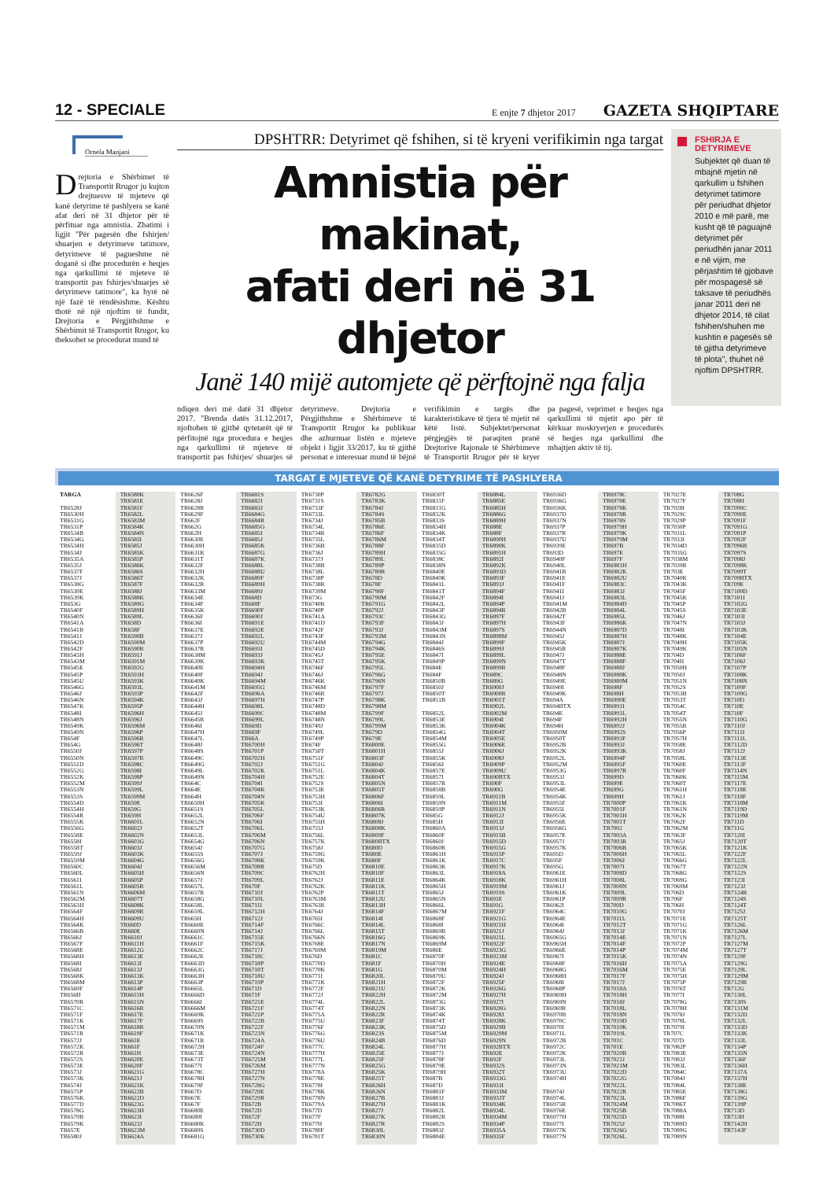12 - SPECIALE E enjte 7 dhjetor 2017 GAZETA SHQIPTARE
Ornela Manjani
Drejtoria e Shërbimet të Transportit Rrugor ju kujton drejtuesve të mjeteve që kanë detyrime të pashlyera se kanë afat deri në 31 dhjetor për të përfituar nga amnistia. Zbatimi i ligjit "Për pagesën dhe fshirjen/ shuarjen e detyrimeve tatimore, detyrimeve të pagueshme në doganë si dhe procedurën e heqjes nga qarkullimi të mjeteve të transportit pas fshirjes/shuarjes së detyrimeve tatimore", ka hyrë në një fazë të rëndësishme. Kështu thotë në një njoftim të fundit, Drejtoria e Përgjithshme e Shërbimit të Transportit Rrugor, ku theksohet se procedurat mund të
DPSHTRR: Detyrimet që fshihen, si të kryeni verifikimin nga targat
Amnistia për makinat,
afati deri në 31 dhjetor
Janë 140 mijë automjete që përftojnë nga falja
ndiqen deri më datë 31 dhjetor 2017. "Brenda datës 31.12.2017, njoftohen të gjithë qytetarët që të përfitojnë nga procedura e heqjes nga qarkullimi të mjeteve të transportit pas fshirjes/ shuarjes së detyrimeve. Drejtoria e Përgjithshme e Shërbimeve të Transportit Rrugor ka publikuar dhe azhurnuar listën e mjeteve objekt i ligjit 33/2017, ku të gjithë personat e interesuar mund të bëjnë verifikimin e targës dhe karakteristikave të tjera të mjetit në këtë listë. Subjektet/personat përgjegjës të paraqiten pranë Drejtorive Rajonale të Shërbimeve të Transportit Rrugor për të kryer pa pagesë, veprimet e heqjes nga qarkullimi të mjetit apo për të kërkuar moskryerjen e procedurës së heqjes nga qarkullimi dhe mbajtjen aktiv të tij.
FSHIRJA E DETYRIMEVE
Subjektet që duan të mbajnë mjetin në qarkullim u fshihen detyrimet tatimore për periudhat dhjetor 2010 e më parë, me kusht që të paguajnë detyrimet për periudhën janar 2011 e në vijim, me përjashtim të gjobave për mospagesë së taksave të periudhës janar 2011 deri në dhjetor 2014, të cilat fshihen/shuhen me kushtin e pagesës së të gjitha detyrimeve të plota", thuhet në njoftim DPSHTRR.
TARGAT E MJETEVE QË KANË DETYRIME TË PASHLYERA
TARGA
TR6528J
TR6530H
TR6531G
TR6531P
TR6534B
TR6534G
TR6534H
TR6534J
TR6535A
TR6535J
TR6537F
TR6537J
TR6538G
TR6539E
TR6539K
TR653G
TR6540F
TR6540N
TR6541A
TR6541B
TR6541J
TR6542D
TR6542F
TR6543H
TR6543M
TR6545E
TR6545P
TR6545U
TR6546G
TR6546J
TR6546N
TR6547K
TR6548I
TR6548N
TR6549K
TR6549N
TR654F
TR654G
TR6550J
TR6550N
TR6551D
TR6552G
TR6552K
TR6552M
TR6553N
TR6553S
TR6554D
TR6554H
TR6554R
TR6555K
TR6556G
TR6558E
TR6558I
TR6558T
TR6559J
TR6559M
TR6560C
TR6560L
TR6561I
TR6561L
TR6561N
TR6562M
TR6563H
TR6564F
TR6564H
TR6564K
TR6566B
TR6566J
TR6567F
TR6568E
TR6568H
TR6568I
TR6568J
TR6568K
TR6568M
TR6569F
TR656H
TR6570R
TR6571C
TR6571F
TR6571K
TR6571M
TR6571R
TR6572J
TR6572K
TR6572R
TR6572S
TR6573E
TR6573J
TR6573K
TR6574J
TR6575P
TR6576K
TR6577D
TR6578G
TR6579B
TR6579K
TR657E
TR6580J
TR6580K
TR6581E
TR6581F
TR6582L
TR6583M
TR6584K
TR6584N
TR6585I
TR6585J
TR6585K
TR6585P
TR6586K
TR6586S
TR6586T
TR6587F
TR6588J
TR6588K
TR6589G
TR6589H
TR6589L
TR658D
TR658F
TR6590B
TR6590M
TR6590R
TR6591J
TR6591M
TR6592G
TR6593H
TR6593K
TR6593L
TR6593P
TR6594K
TR6595P
TR6596H
TR6596J
TR6596M
TR6596P
TR6596R
TR6596T
TR6597P
TR6597R
TR6598C
TR6598I
TR6598P
TR6599J
TR6599L
TR6599M
TR659E
TR659G
TR659H
TR6601L
TR6602J
TR6602N
TR6603G
TR6603J
TR6603K
TR6604G
TR6604J
TR6605H
TR6605P
TR6605R
TR6606M
TR6607T
TR6608K
TR6609R
TR6609U
TR660D
TR660E
TR6610J
TR6611H
TR6612G
TR6613E
TR6613I
TR6613J
TR6613K
TR6613P
TR6614P
TR6615H
TR6615N
TR6616R
TR6617E
TR6617F
TR6618R
TR6619F
TR661E
TR661F
TR661H
TR6620E
TR6620F
TR6621G
TR6621J
TR6621K
TR6622B
TR6622D
TR6623G
TR6623H
TR6623I
TR6623J
TR6623M
TR6624A
TR6626F
TR6628J
TR6628R
TR6629F
TR662F
TR662G
TR662H
TR6630E
TR6630H
TR6631K
TR6631T
TR6632F
TR6632H
TR6632K
TR6632R
TR6633M
TR6634E
TR6634F
TR6635K
TR6636F
TR6636I
TR6637E
TR6637J
TR6637P
TR6637R
TR6638M
TR6639K
TR6640E
TR6640F
TR6640K
TR6641M
TR6642F
TR6643J
TR6644H
TR6645J
TR6645R
TR6646I
TR6647H
TR6647L
TR6648J
TR6648S
TR6649C
TR6649G
TR6649L
TR6649N
TR664C
TR664E
TR664H
TR6650H
TR6651S
TR6652L
TR6652N
TR6652T
TR6653L
TR6654G
TR6654J
TR6655S
TR6656G
TR6656M
TR6656N
TR6657J
TR6657L
TR6657R
TR6658G
TR6658L
TR6659L
TR665H
TR6660E
TR6660N
TR6661C
TR6661F
TR6662C
TR6662E
TR6663D
TR6663G
TR6663H
TR6663P
TR6665L
TR6666D
TR6666I
TR6666M
TR6669K
TR6669S
TR6670N
TR6671K
TR6671R
TR6672H
TR6673E
TR6673T
TR6677I
TR6678C
TR6678H
TR6679F
TR667D
TR667E
TR667F
TR6680E
TR6680I
TR6680K
TR6680S
TR6681G
TR6681S
TR6682I
TR6683J
TR6684G
TR6684R
TR6685G
TR6685I
TR6685J
TR6685K
TR6687G
TR6687K
TR6688L
TR6688U
TR6689F
TR6689H
TR6689J
TR668D
TR668F
TR6690F
TR6690J
TR6691E
TR6692E
TR6692L
TR6692U
TR6693I
TR6693J
TR6693K
TR6694H
TR6694J
TR6694M
TR6695G
TR6696A
TR6697H
TR6698L
TR6699C
TR6699L
TR669D
TR669F
TR66A
TR6700H
TR6701P
TR6702H
TR6702J
TR6702K
TR6704H
TR6704I
TR6704K
TR6704N
TR6705K
TR6705L
TR6706F
TR6706I
TR6706L
TR6706M
TR6706N
TR6707G
TR6707J
TR6708K
TR6708R
TR6709C
TR6709L
TR670F
TR6710J
TR6710L
TR6711I
TR6712H
TR6712J
TR6714F
TR6714J
TR6715E
TR6715K
TR6717J
TR6718C
TR6718P
TR6718T
TR6718U
TR6719P
TR671D
TR671F
TR6721E
TR6721F
TR6721P
TR6722B
TR6722F
TR6723N
TR6724A
TR6724F
TR6724N
TR6725M
TR6726M
TR6727H
TR6727N
TR6728G
TR6729E
TR6729R
TR672B
TR672D
TR672F
TR672H
TR6730D
TR6730K
TR6730P
TR6731S
TR6733F
TR6733L
TR6734J
TR6734L
TR6734R
TR6735L
TR6736B
TR6736J
TR6737J
TR6738B
TR6738L
TR6738P
TR6738R
TR6739M
TR673G
TR6740K
TR6740P
TR6741A
TR6741D
TR6742F
TR6743F
TR6744M
TR6745D
TR6745J
TR6745T
TR6746F
TR6746J
TR6746K
TR6746M
TR6746R
TR6747P
TR6748D
TR6748M
TR6748N
TR6749J
TR6749L
TR6749P
TR674F
TR6750T
TR6751F
TR6751G
TR6751L
TR6752E
TR6752S
TR6753E
TR6753H
TR6753I
TR6753K
TR6754U
TR6755H
TR6755J
TR6756L
TR6757K
TR6758J
TR6759G
TR6759K
TR675D
TR6762H
TR6762J
TR6762K
TR6762P
TR6763M
TR6763R
TR6764J
TR6765I
TR6766C
TR6766L
TR6766N
TR6768E
TR6769M
TR676D
TR6770D
TR6770K
TR6771I
TR6771K
TR6772F
TR6772J
TR6774L
TR6774T
TR6775A
TR6775U
TR6776F
TR6776G
TR6776U
TR6777C
TR6777H
TR6777L
TR6777N
TR6778A
TR6778E
TR6778I
TR6778K
TR6778N
TR6779A
TR677D
TR677F
TR677H
TR6780F
TR6781T
TR6782G
TR6783K
TR6784J
TR6784S
TR6785B
TR6786E
TR6786F
TR6786M
TR6788F
TR6789H
TR6789L
TR6789P
TR6789R
TR678D
TR678F
TR6790F
TR6790M
TR6791G
TR6792J
TR6793C
TR6793F
TR6793J
TR6793M
TR6794G
TR6794K
TR6795E
TR6795K
TR6795L
TR6796G
TR6796N
TR6797F
TR6797J
TR6798K
TR6798M
TR6799F
TR6799L
TR6799M
TR679D
TR679E
TR6800E
TR6801H
TR6803F
TR6804J
TR6804K
TR6804T
TR6805N
TR6805T
TR6806F
TR6806I
TR6806R
TR6807K
TR6808J
TR6808K
TR6809F
TR680BTX
TR680D
TR680E
TR680F
TR6810E
TR6810F
TR6811E
TR6811K
TR6811T
TR6812U
TR6813H
TR6814F
TR6814I
TR6814L
TR6815T
TR6816G
TR6817N
TR6819M
TR681C
TR681F
TR681G
TR6820L
TR6821H
TR6821U
TR6822H
TR6822L
TR6822N
TR6822R
TR6823F
TR6823K
TR6823S
TR6824B
TR6824L
TR6825E
TR6825F
TR6825G
TR6825K
TR6825T
TR6826H
TR6826N
TR6827B
TR6827H
TR6827J
TR6827K
TR6827R
TR6830L
TR6830N
TR6830T
TR6831F
TR6831G
TR6832K
TR6833S
TR6834H
TR6834K
TR6834T
TR6835D
TR6835G
TR6838C
TR6838N
TR6840E
TR6840K
TR6841L
TR6841T
TR6842F
TR6842L
TR6843F
TR6843G
TR6843J
TR6843M
TR6843N
TR6844J
TR6846S
TR6847I
TR6849P
TR684E
TR684F
TR6850B
TR6850J
TR6850T
TR6851B
TR6852L
TR6853E
TR6853K
TR6854G
TR6854M
TR6855G
TR6855J
TR6855K
TR6856J
TR6857E
TR6857I
TR6857R
TR6858B
TR6859L
TR6859N
TR6859P
TR685G
TR685H
TR6860A
TR6860F
TR6860J
TR6860R
TR6861H
TR6861K
TR6863K
TR6863L
TR6864K
TR6865H
TR6865J
TR6865N
TR6866L
TR6867M
TR6868F
TR6868I
TR6869B
TR6869K
TR6869M
TR686E
TR6870F
TR6870H
TR6870M
TR6870U
TR6872F
TR6872K
TR6872M
TR6873G
TR6873K
TR6874K
TR6874T
TR6875D
TR6875M
TR6876D
TR6877H
TR6877J
TR6878F
TR6879E
TR6879H
TR687B
TR687D
TR6881F
TR6881J
TR6881K
TR6882L
TR6882R
TR6882S
TR6883J
TR6884E
TR6884L
TR6885E
TR6885H
TR6886G
TR6889H
TR688E
TR688F
TR6890H
TR6890K
TR6891H
TR6892I
TR6892K
TR6893D
TR6893F
TR6893J
TR6894F
TR6894I
TR6894P
TR6894R
TR6897F
TR6897H
TR6897S
TR6898M
TR6899F
TR6899J
TR6899L
TR6899N
TR6899R
TR689C
TR689G
TR6900J
TR6900R
TR6901T
TR6902L
TR6902M
TR6904I
TR6904K
TR6904T
TR6905E
TR6906E
TR6906J
TR6908J
TR6909P
TR6909U
TR690BTX
TR690F
TR690G
TR6911B
TR6911M
TR6911N
TR6912J
TR6913I
TR6913J
TR6915B
TR6915D
TR6915G
TR6915P
TR6917C
TR6917K
TR6918A
TR6918K
TR6919M
TR6919S
TR691E
TR691G
TR6921F
TR6921G
TR6921H
TR6921J
TR6921L
TR6922F
TR6923G
TR6923M
TR6924E
TR6924H
TR6924J
TR6925F
TR6926G
TR6927H
TR6927I
TR6928G
TR6928J
TR6928K
TR6929B
TR6929M
TR6929N
TR692BTX
TR692E
TR692F
TR6932S
TR6932T
TR6933G
TR6933I
TR6933M
TR6933T
TR6934K
TR6934L
TR6934M
TR6934P
TR6935A
TR6935F
TR6936D
TR6936G
TR6936K
TR6937D
TR6937N
TR6937P
TR6937R
TR6937U
TR6939E
TR693D
TR6940F
TR6940L
TR6941B
TR6941E
TR6941F
TR6941I
TR6941J
TR6941M
TR6942B
TR6942T
TR6943F
TR6944N
TR6945J
TR6945K
TR6945R
TR6947J
TR6947T
TR6948F
TR6948N
TR6949E
TR6949I
TR6949K
TR694A
TR694BTX
TR694E
TR694F
TR694H
TR6950M
TR6950T
TR6952B
TR6952K
TR6952L
TR6952M
TR6953G
TR6953J
TR6953L
TR6954E
TR6954K
TR6955F
TR6955I
TR6955K
TR6956E
TR6956G
TR6957E
TR6957J
TR6957K
TR695D
TR695F
TR695G
TR6961E
TR6961H
TR6961J
TR6961K
TR6961P
TR6962I
TR6964C
TR6964E
TR6964I
TR6964J
TR6965G
TR6965H
TR6966E
TR6967I
TR6968F
TR6968G
TR6968H
TR6968I
TR6968P
TR6969H
TR6969N
TR6969R
TR6970B
TR6970C
TR6970I
TR6971L
TR6972B
TR6972C
TR6972K
TR6973L
TR6973N
TR6973U
TR6974H
TR6974J
TR6974L
TR6975R
TR6976E
TR6977H
TR6977I
TR6977K
TR6977N
TR6978C
TR6978E
TR6978K
TR6978R
TR6978S
TR6979H
TR6979K
TR6979M
TR697B
TR697E
TR697F
TR6981H
TR6982K
TR6982U
TR6983C
TR6983J
TR6983L
TR6984D
TR6984L
TR6985L
TR6986K
TR6987D
TR6987H
TR6987J
TR6987K
TR6988E
TR6988F
TR6988J
TR6988K
TR6989M
TR698F
TR698H
TR6990E
TR6991I
TR6991L
TR6992H
TR6992J
TR6992S
TR6993F
TR6993J
TR6993K
TR6994F
TR6995F
TR6997R
TR699D
TR699E
TR699G
TR699H
TR7000P
TR7001F
TR7001H
TR7001T
TR7002
TR7003A
TR7003R
TR7006B
TR7006H
TR7006J
TR7007I
TR7008D
TR7008L
TR7008N
TR7009L
TR7009R
TR700D
TR7010G
TR7011L
TR7012T
TR7013J
TR7014E
TR7014F
TR7014P
TR7015K
TR7016H
TR7016M
TR7017F
TR7017J
TR7018A
TR7018H
TR7018J
TR7018L
TR7018N
TR7019D
TR7019K
TR7019L
TR701C
TR701E
TR7020B
TR7021J
TR7021M
TR7022D
TR7022G
TR7022L
TR7022R
TR7023L
TR7024M
TR7025B
TR7025D
TR7025J
TR7026G
TR7026L
TR7027E
TR7027F
TR7028I
TR7029C
TR7029P
TR7030P
TR7031L
TR7033I
TR7034D
TR7035G
TR7038M
TR7039R
TR703E
TR7040K
TR7043K
TR7045F
TR7045K
TR7045P
TR7045S
TR7046J
TR7047N
TR7048I
TR7048K
TR7049H
TR7049K
TR704D
TR704H
TR7050H
TR7050J
TR7051N
TR7052S
TR7053B
TR7053T
TR7054C
TR7054T
TR7055N
TR7055R
TR7056P
TR7057H
TR7058E
TR7058J
TR7058L
TR7060E
TR7060F
TR7060K
TR7060T
TR7061H
TR7061J
TR7061K
TR7061N
TR7062E
TR7062F
TR7062M
TR7063F
TR7065J
TR7065K
TR7065L
TR7066G
TR7067T
TR7068G
TR7069G
TR7069M
TR706D
TR706F
TR706H
TR7070J
TR7071E
TR7071G
TR7071K
TR7071N
TR7072P
TR7074M
TR7074N
TR7075A
TR7075E
TR7075H
TR7075P
TR7076T
TR7077I
TR7078G
TR7078H
TR7078J
TR7078L
TR7079I
TR707C
TR707D
TR7082P
TR7083E
TR7083J
TR7083L
TR7084C
TR7084J
TR7084L
TR7085E
TR7086F
TR7086T
TR7088A
TR7088I
TR7089D
TR7089G
TR7089N
TR708G
TR708H
TR7090C
TR7090E
TR7091F
TR7091G
TR7091P
TR7092F
TR7096B
TR7097S
TR7098J
TR7098K
TR7099T
TR709BTX
TR709E
TR7100D
TR7101I
TR7102G
TR7103E
TR7103I
TR7103J
TR7103K
TR7104E
TR7105K
TR7105N
TR7106F
TR7106J
TR7107P
TR7108K
TR7108N
TR7109F
TR7109G
TR710D
TR710E
TR710F
TR7110G
TR7110J
TR7111I
TR7111L
TR7112D
TR7112J
TR7113E
TR7113F
TR7114N
TR7115M
TR7117E
TR7118E
TR7118F
TR7118M
TR7119D
TR7119M
TR711D
TR711G
TR7120I
TR7120T
TR7121K
TR7122F
TR7122L
TR7122N
TR7122S
TR7123I
TR7123J
TR7124R
TR7124S
TR7124T
TR7125J
TR7125T
TR7126L
TR7126M
TR7127L
TR7127M
TR7127T
TR7129F
TR7129G
TR7129L
TR7129M
TR7129R
TR712G
TR7130L
TR7130S
TR7131M
TR7132D
TR7132L
TR7133D
TR7133K
TR7133L
TR7134P
TR7135N
TR7136F
TR7136H
TR7137A
TR7137H
TR7138E
TR7138G
TR7139G
TR7139P
TR713D
TR713H
TR7142H
TR7143F